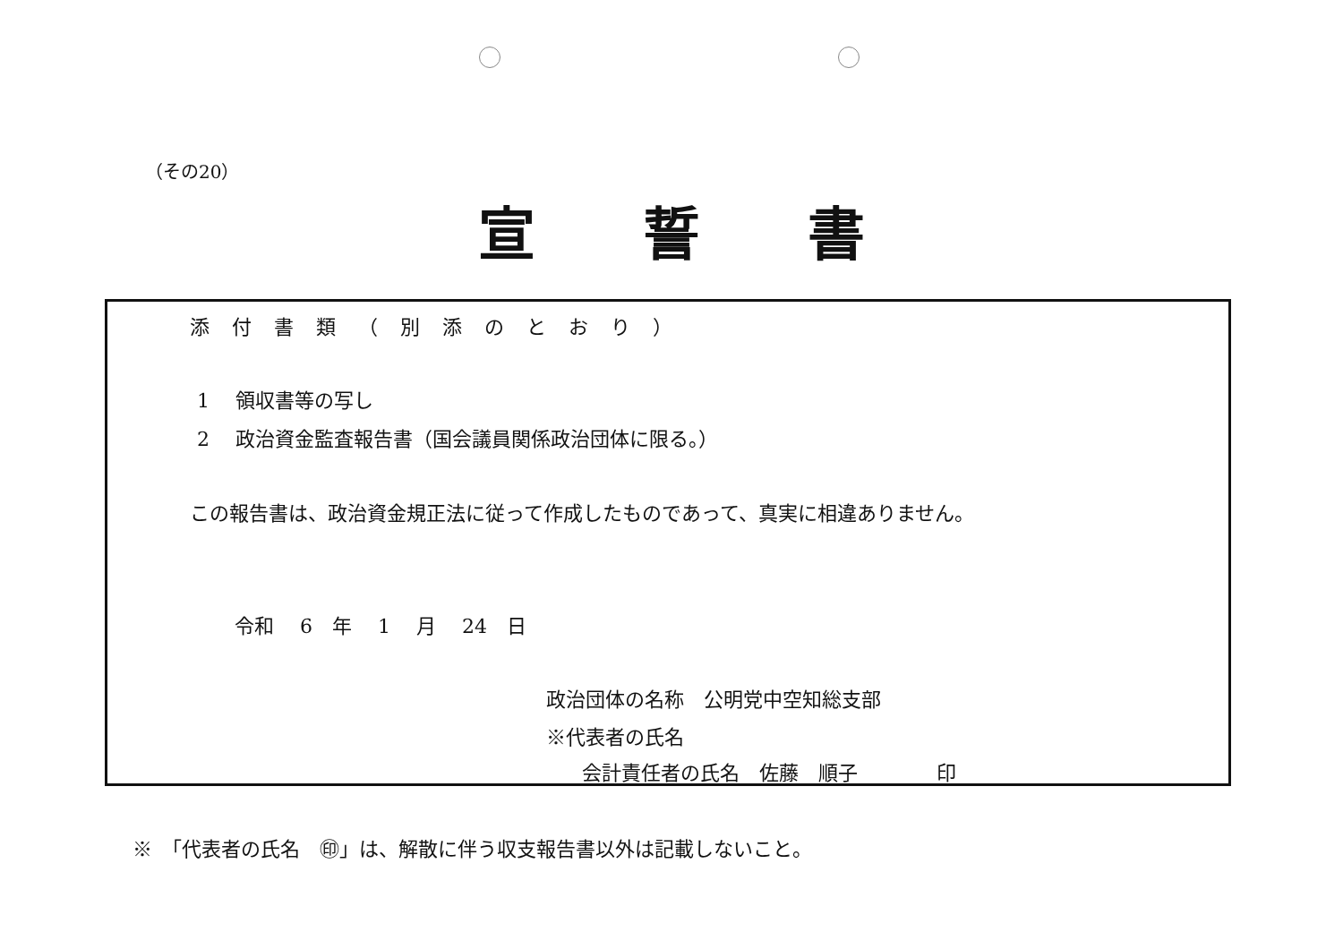（その20）
宣誓書
添付書類（別添のとおり）
1　 領収書等の写し
2　 政治資金監査報告書（国会議員関係政治団体に限る。）
この報告書は、政治資金規正法に従って作成したものであって、真実に相違ありません。
令和　 6　年　 1　 月　 24　日
政治団体の名称　公明党中空知総支部
※代表者の氏名
会計責任者の氏名　佐藤　順子　　　　印
※　「代表者の氏名　㊞」は、解散に伴う収支報告書以外は記載しないこと。